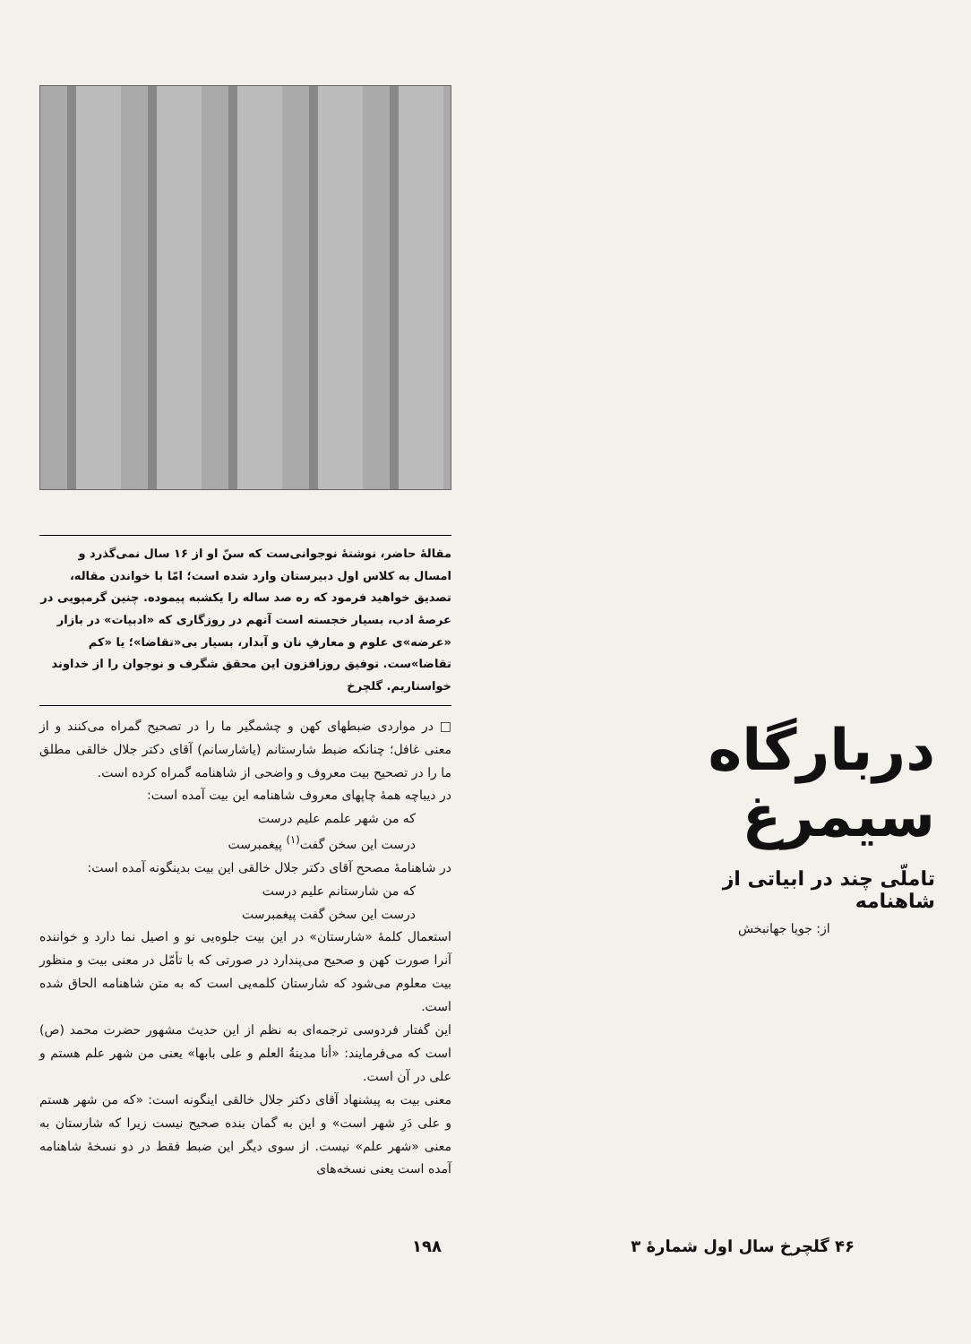دربارگاه سیمرغ
تاملّی چند در ابیاتی از شاهنامه
از: جویا جهانبخش
مقالهٔ حاضر، نوشتهٔ نوجوانی‌ست که سنّ او از ۱۶ سال نمی‌گذرد و امسال به کلاس اول دبیرستان وارد شده است؛ امّا با خواندن مقاله، تصدیق خواهید فرمود که ره صد ساله را یکشبه پیموده. چنین گرمپویی در عرصهٔ ادب، بسیار خجسته است آنهم در روزگاری که «ادبیات» در بازار «عرضه»ی علوم و معارفِ نان و آبدار، بسیار بی«تقاضا»؛ یا «کم تقاضا»ست. توفیق روزافزون این محقق شگرف و نوجوان را از خداوند خواستاریم. گلچرخ
□ در مواردی ضبطهای کهن و چشمگیر ما را در تصحیح گمراه می‌کنند و از معنی غافل؛ چنانکه ضبط شارستانم (یاشارسانم) آقای دکتر جلال خالقی مطلق ما را در تصحیح بیت معروف و واضحی از شاهنامه گمراه کرده است.
در دیباچه همهٔ چاپهای معروف شاهنامه این بیت آمده است:
که من شهر علمم علیم درست
درست این سخن گفت<sup>(۱)</sup> پیغمبرست
در شاهنامهٔ مصحح آقای دکتر جلال خالقی این بیت بدینگونه آمده است:
که من شارستانم علیم درست
درست این سخن گفت پیغمبرست
استعمال کلمهٔ «شارستان» در این بیت جلوه‌یی نو و اصیل نما دارد و خواننده آنرا صورت کهن و صحیح می‌پندارد در صورتی که با تأمّل در معنی بیت و منظور بیت معلوم می‌شود که شارستان کلمه‌یی است که به متن شاهنامه الحاق شده است.
این گفتار فردوسی ترجمه‌ای به نظم از این حدیث مشهور حضرت محمد (ص) است که می‌فرمایند: «أنا مدینةُ العلم و علی بابها» یعنی من شهر علم هستم و علی در آن است.
معنی بیت به پیشنهاد آقای دکتر جلال خالقی اینگونه است: «که من شهر هستم و علی دَرِ شهر است» و این به گمان بنده صحیح نیست زیرا که شارستان به معنی «شهر علم» نیست. از سوی دیگر این ضبط فقط در دو نسخهٔ شاهنامه آمده است یعنی نسخه‌های
۱۹۸ ۴۶ گلچرخ سال اول شمارهٔ ۳